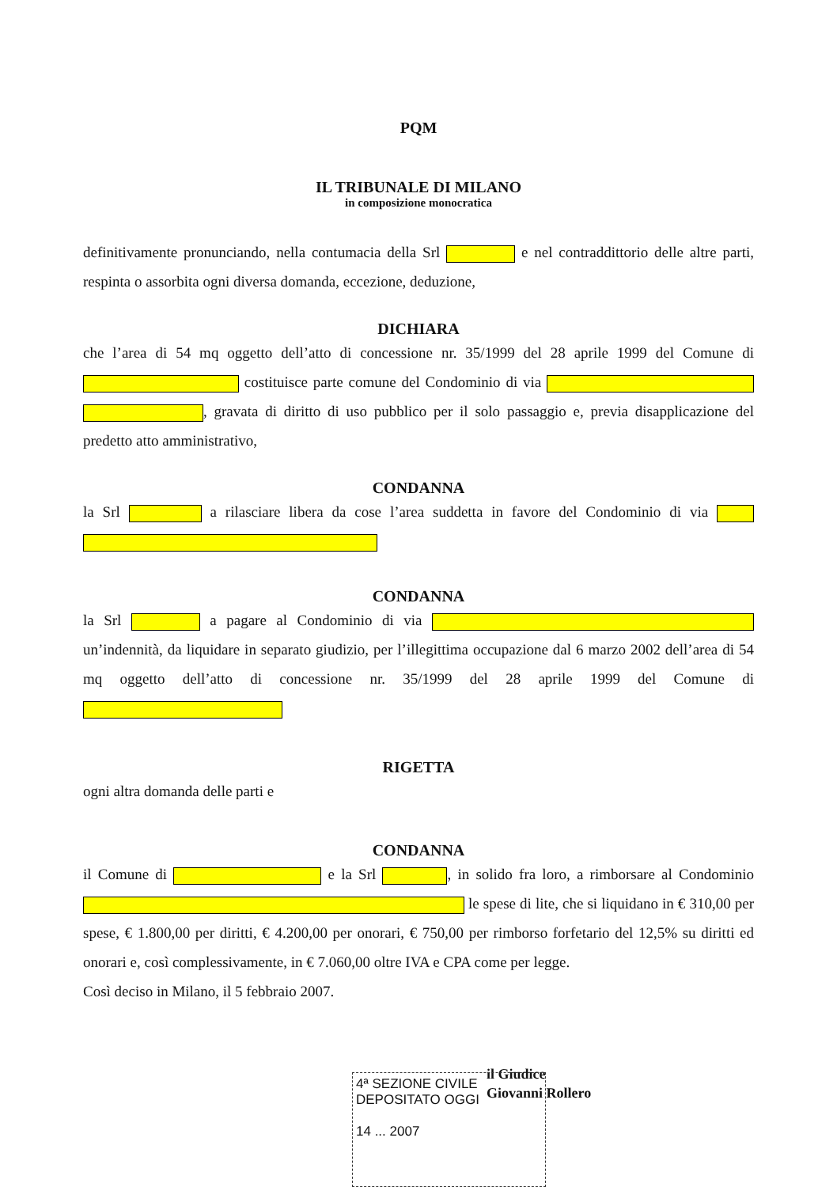PQM
IL TRIBUNALE DI MILANO
in composizione monocratica
definitivamente pronunciando, nella contumacia della Srl e nel contraddittorio delle altre parti, respinta o assorbita ogni diversa domanda, eccezione, deduzione,
DICHIARA
che l’area di 54 mq oggetto dell’atto di concessione nr. 35/1999 del 28 aprile 1999 del Comune di costituisce parte comune del Condominio di via , gravata di diritto di uso pubblico per il solo passaggio e, previa disapplicazione del predetto atto amministrativo,
CONDANNA
la Srl a rilasciare libera da cose l’area suddetta in favore del Condominio di via
CONDANNA
la Srl a pagare al Condominio di via un’indennità, da liquidare in separato giudizio, per l’illegittima occupazione dal 6 marzo 2002 dell’area di 54 mq oggetto dell’atto di concessione nr. 35/1999 del 28 aprile 1999 del Comune di
RIGETTA
ogni altra domanda delle parti e
CONDANNA
il Comune di e la Srl , in solido fra loro, a rimborsare al Condominio le spese di lite, che si liquidano in € 310,00 per spese, € 1.800,00 per diritti, € 4.200,00 per onorari, € 750,00 per rimborso forfetario del 12,5% su diritti ed onorari e, così complessivamente, in € 7.060,00 oltre IVA e CPA come per legge.
Così deciso in Milano, il 5 febbraio 2007.
il Giudice
Giovanni Rollero
4ª SEZIONE CIVILE
DEPOSITATO OGGI
14 ... 2007